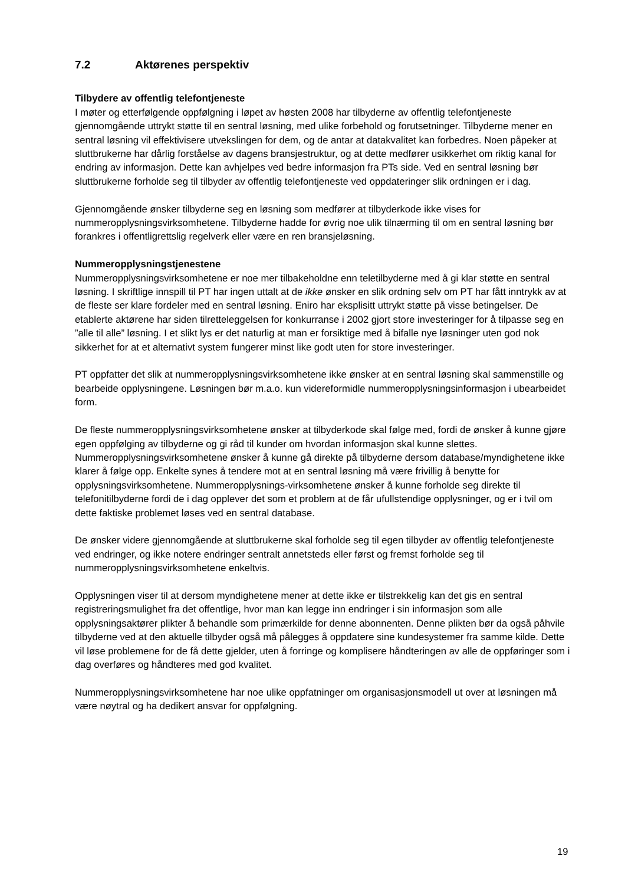7.2 Aktørenes perspektiv
Tilbydere av offentlig telefontjeneste
I møter og etterfølgende oppfølgning i løpet av høsten 2008 har tilbyderne av offentlig telefontjeneste gjennomgående uttrykt støtte til en sentral løsning, med ulike forbehold og forutsetninger. Tilbyderne mener en sentral løsning vil effektivisere utvekslingen for dem, og de antar at datakvalitet kan forbedres. Noen påpeker at sluttbrukerne har dårlig forståelse av dagens bransjestruktur, og at dette medfører usikkerhet om riktig kanal for endring av informasjon. Dette kan avhjelpes ved bedre informasjon fra PTs side. Ved en sentral løsning bør sluttbrukerne forholde seg til tilbyder av offentlig telefontjeneste ved oppdateringer slik ordningen er i dag.
Gjennomgående ønsker tilbyderne seg en løsning som medfører at tilbyderkode ikke vises for nummeropplysningsvirksomhetene. Tilbyderne hadde for øvrig noe ulik tilnærming til om en sentral løsning bør forankres i offentligrettslig regelverk eller være en ren bransjeløsning.
Nummeropplysningstjenestene
Nummeropplysningsvirksomhetene er noe mer tilbakeholdne enn teletilbyderne med å gi klar støtte en sentral løsning. I skriftlige innspill til PT har ingen uttalt at de ikke ønsker en slik ordning selv om PT har fått inntrykk av at de fleste ser klare fordeler med en sentral løsning. Eniro har eksplisitt uttrykt støtte på visse betingelser. De etablerte aktørene har siden tilretteleggelsen for konkurranse i 2002 gjort store investeringer for å tilpasse seg en ”alle til alle” løsning. I et slikt lys er det naturlig at man er forsiktige med å bifalle nye løsninger uten god nok sikkerhet for at et alternativt system fungerer minst like godt uten for store investeringer.
PT oppfatter det slik at nummeropplysningsvirksomhetene ikke ønsker at en sentral løsning skal sammenstille og bearbeide opplysningene. Løsningen bør m.a.o. kun videreformidle nummeropplysningsinformasjon i ubearbeidet form.
De fleste nummeropplysningsvirksomhetene ønsker at tilbyderkode skal følge med, fordi de ønsker å kunne gjøre egen oppfølging av tilbyderne og gi råd til kunder om hvordan informasjon skal kunne slettes. Nummeropplysningsvirksomhetene ønsker å kunne gå direkte på tilbyderne dersom database/myndighetene ikke klarer å følge opp. Enkelte synes å tendere mot at en sentral løsning må være frivillig å benytte for opplysningsvirksomhetene. Nummeropplysnings-virksomhetene ønsker å kunne forholde seg direkte til telefonitilbyderne fordi de i dag opplever det som et problem at de får ufullstendige opplysninger, og er i tvil om dette faktiske problemet løses ved en sentral database.
De ønsker videre gjennomgående at sluttbrukerne skal forholde seg til egen tilbyder av offentlig telefontjeneste ved endringer, og ikke notere endringer sentralt annetsteds eller først og fremst forholde seg til nummeropplysningsvirksomhetene enkeltvis.
Opplysningen viser til at dersom myndighetene mener at dette ikke er tilstrekkelig kan det gis en sentral registreringsmulighet fra det offentlige, hvor man kan legge inn endringer i sin informasjon som alle opplysningsaktører plikter å behandle som primærkilde for denne abonnenten. Denne plikten bør da også påhvile tilbyderne ved at den aktuelle tilbyder også må pålegges å oppdatere sine kundesystemer fra samme kilde. Dette vil løse problemene for de få dette gjelder, uten å forringe og komplisere håndteringen av alle de oppføringer som i dag overføres og håndteres med god kvalitet.
Nummeropplysningsvirksomhetene har noe ulike oppfatninger om organisasjonsmodell ut over at løsningen må være nøytral og ha dedikert ansvar for oppfølgning.
19